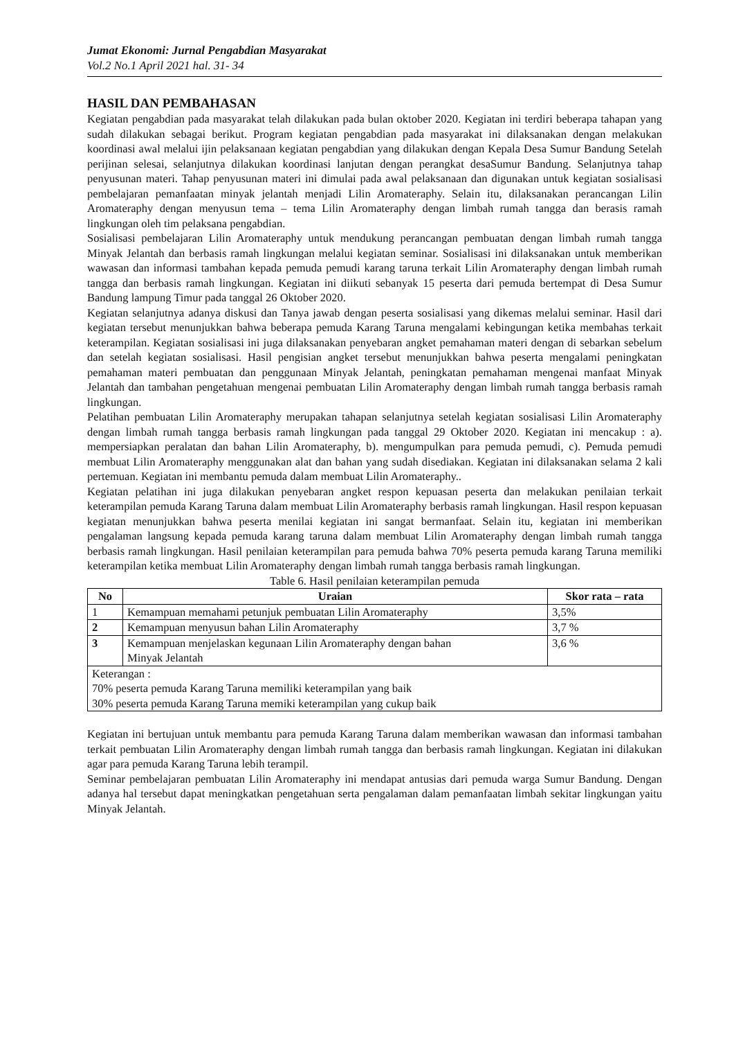Jumat Ekonomi: Jurnal Pengabdian Masyarakat
Vol.2 No.1 April 2021 hal. 31- 34
HASIL DAN PEMBAHASAN
Kegiatan pengabdian pada masyarakat telah dilakukan pada bulan oktober 2020. Kegiatan ini terdiri beberapa tahapan yang sudah dilakukan sebagai berikut. Program kegiatan pengabdian pada masyarakat ini dilaksanakan dengan melakukan koordinasi awal melalui ijin pelaksanaan kegiatan pengabdian yang dilakukan dengan Kepala Desa Sumur Bandung Setelah perijinan selesai, selanjutnya dilakukan koordinasi lanjutan dengan perangkat desaSumur Bandung. Selanjutnya tahap penyusunan materi. Tahap penyusunan materi ini dimulai pada awal pelaksanaan dan digunakan untuk kegiatan sosialisasi pembelajaran pemanfaatan minyak jelantah menjadi Lilin Aromateraphy. Selain itu, dilaksanakan perancangan Lilin Aromateraphy dengan menyusun tema – tema Lilin Aromateraphy dengan limbah rumah tangga dan berasis ramah lingkungan oleh tim pelaksana pengabdian.
Sosialisasi pembelajaran Lilin Aromateraphy untuk mendukung perancangan pembuatan dengan limbah rumah tangga Minyak Jelantah dan berbasis ramah lingkungan melalui kegiatan seminar. Sosialisasi ini dilaksanakan untuk memberikan wawasan dan informasi tambahan kepada pemuda pemudi karang taruna terkait Lilin Aromateraphy dengan limbah rumah tangga dan berbasis ramah lingkungan. Kegiatan ini diikuti sebanyak 15 peserta dari pemuda bertempat di Desa Sumur Bandung lampung Timur pada tanggal 26 Oktober 2020.
Kegiatan selanjutnya adanya diskusi dan Tanya jawab dengan peserta sosialisasi yang dikemas melalui seminar. Hasil dari kegiatan tersebut menunjukkan bahwa beberapa pemuda Karang Taruna mengalami kebingungan ketika membahas terkait keterampilan. Kegiatan sosialisasi ini juga dilaksanakan penyebaran angket pemahaman materi dengan di sebarkan sebelum dan setelah kegiatan sosialisasi. Hasil pengisian angket tersebut menunjukkan bahwa peserta mengalami peningkatan pemahaman materi pembuatan dan penggunaan Minyak Jelantah, peningkatan pemahaman mengenai manfaat Minyak Jelantah dan tambahan pengetahuan mengenai pembuatan Lilin Aromateraphy dengan limbah rumah tangga berbasis ramah lingkungan.
Pelatihan pembuatan Lilin Aromateraphy merupakan tahapan selanjutnya setelah kegiatan sosialisasi Lilin Aromateraphy dengan limbah rumah tangga berbasis ramah lingkungan pada tanggal 29 Oktober 2020. Kegiatan ini mencakup : a). mempersiapkan peralatan dan bahan Lilin Aromateraphy, b). mengumpulkan para pemuda pemudi, c). Pemuda pemudi membuat Lilin Aromateraphy menggunakan alat dan bahan yang sudah disediakan. Kegiatan ini dilaksanakan selama 2 kali pertemuan. Kegiatan ini membantu pemuda dalam membuat Lilin Aromateraphy..
Kegiatan pelatihan ini juga dilakukan penyebaran angket respon kepuasan peserta dan melakukan penilaian terkait keterampilan pemuda Karang Taruna dalam membuat Lilin Aromateraphy berbasis ramah lingkungan. Hasil respon kepuasan kegiatan menunjukkan bahwa peserta menilai kegiatan ini sangat bermanfaat. Selain itu, kegiatan ini memberikan pengalaman langsung kepada pemuda karang taruna dalam membuat Lilin Aromateraphy dengan limbah rumah tangga berbasis ramah lingkungan. Hasil penilaian keterampilan para pemuda bahwa 70% peserta pemuda karang Taruna memiliki keterampilan ketika membuat Lilin Aromateraphy dengan limbah rumah tangga berbasis ramah lingkungan.
Table 6. Hasil penilaian keterampilan pemuda
| No | Uraian | Skor rata – rata |
| --- | --- | --- |
| 1 | Kemampuan memahami petunjuk pembuatan Lilin Aromateraphy | 3,5% |
| 2 | Kemampuan menyusun bahan Lilin Aromateraphy | 3,7 % |
| 3 | Kemampuan menjelaskan kegunaan Lilin Aromateraphy dengan bahan Minyak Jelantah | 3,6 % |
| Keterangan : 70% peserta pemuda Karang Taruna memiliki keterampilan yang baik 30% peserta pemuda Karang Taruna memiki keterampilan yang cukup baik | | |
Kegiatan ini bertujuan untuk membantu para pemuda Karang Taruna dalam memberikan wawasan dan informasi tambahan terkait pembuatan Lilin Aromateraphy dengan limbah rumah tangga dan berbasis ramah lingkungan. Kegiatan ini dilakukan agar para pemuda Karang Taruna lebih terampil.
Seminar pembelajaran pembuatan Lilin Aromateraphy ini mendapat antusias dari pemuda warga Sumur Bandung. Dengan adanya hal tersebut dapat meningkatkan pengetahuan serta pengalaman dalam pemanfaatan limbah sekitar lingkungan yaitu Minyak Jelantah.